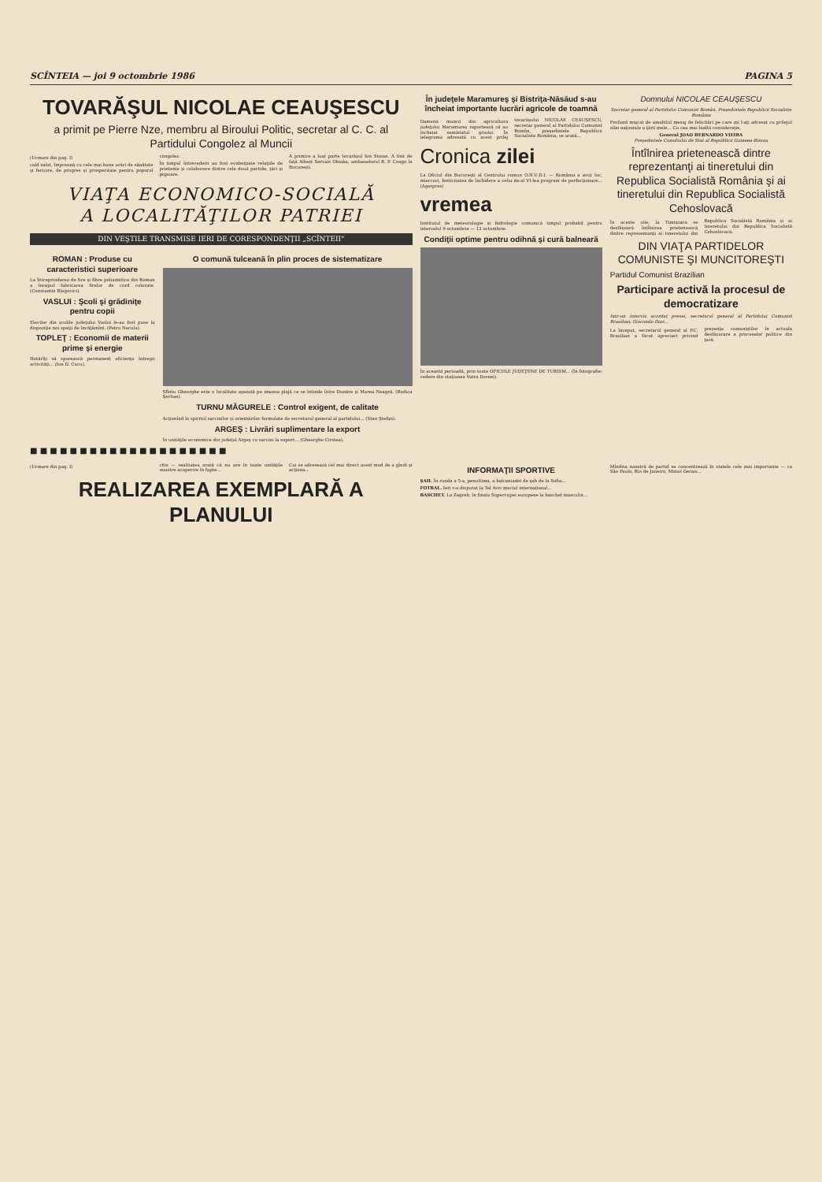SCÎNTEIA — joi 9 octombrie 1986 PAGINA 5
TOVARĂŞUL NICOLAE CEAUŞESCU
a primit pe Pierre Nze, membru al Biroului Politic, secretar al C. C. al Partidului Congolez al Muncii
(Urmare din pag. I)
cald salut, împreună cu cele mai bune urări de sănătate şi fericire, de progres şi prosperitate pentru poporul congolez.
În timpul întrevederii au fost evidenţiate relaţiile de prietenie şi colaborare dintre cele două partide, ţări şi popoare.
A primire a luat parte tovarăşul Ion Stoian. A fost de faţă Albert Servais Obiaka, ambasadorul R. P. Congo la Bucureşti.
VIAŢA ECONOMICO-SOCIALĂ
A LOCALITĂŢILOR PATRIEI
DIN VEŞTILE TRANSMISE IERI DE CORESPONDENŢII „SCÎNTEII"
ROMAN : Produse cu caracteristici superioare
La Întreprinderea de fire şi fibre poliamidice din Roman a început fabricarea firelor de cord colorate. (Constantin Blagovici).
VASLUI : Şcoli şi grădiniţe pentru copii
Elevilor din şcolile judeţului Vaslui le-au fost puse la dispoziţie noi spaţii de învăţămînt. (Petru Necula).
TOPLEŢ : Economii de materii prime şi energie
Hotărîţi să sporească permanent eficienţa întregii activităţi... (Ion D. Cucu).
O comună tulceană în plin proces de sistematizare
Sfîntu Gheorghe este o localitate aşezată pe imensa plajă ce se întinde între Dunăre şi Marea Neagră. (Rodica Şerban).
TURNU MĂGURELE : Control exigent, de calitate
Acţionînd în spiritul sarcinilor şi orientărilor formulate de secretarul general al partidului... (Stan Ştefan).
ARGEŞ : Livrări suplimentare la export
În unităţile economice din judeţul Argeş cu sarcini la export... (Gheorghe Cirstea).
În judeţele Maramureş şi Bistriţa-Năsăud s-au încheiat importante lucrări agricole de toamnă
Oamenii muncii din agricultura judeţului Maramureş raportează că au încheiat semănatul griului. În telegrama adresată cu acest prilej tovarăşului NICOLAE CEAUŞESCU, secretar general al Partidului Comunist Român, preşedintele Republicii Socialiste România, se arată...
Cronica zilei
La Oficiul din Bucureşti al Centrului comun O.N.U.D.I. — România a avut loc, miercuri, festivitatea de închidere a celui de-al VI-lea program de perfecţionare... (Agerpres)
vremea
Institutul de meteorologie şi hidrologie comunică timpul probabil pentru intervalul 9 octombrie — 12 octombrie.
Condiţii optime pentru odihnă şi cură balneară
În această perioadă, prin toate OFICIILE JUDEŢENE DE TURISM... (În fotografie: vedere din staţiunea Vatra Dornei).
Domnului NICOLAE CEAUŞESCU
Secretar general al Partidului Comunist Român, Preşedintele Republicii Socialiste România
Profund mişcat de amabilul mesaj de felicitări pe care mi l-aţi adresat cu prilejul zilei naţionale a ţării mele... Cu cea mai înaltă consideraţie,
General JOAO BERNARDO VIEIRA
Preşedintele Consiliului de Stat al Republicii Guineea-Bissau
Întîlnirea prietenească dintre reprezentanţi ai tineretului din Republica Socialistă România şi ai tineretului din Republica Socialistă Cehoslovacă
În aceste zile, la Timişoara se desfăşoară întîlnirea prietenească dintre reprezentanţi ai tineretului din Republica Socialistă România şi ai tineretului din Republica Socialistă Cehoslovacă.
DIN VIAŢA PARTIDELOR COMUNISTE ŞI MUNCITOREŞTI
Partidul Comunist Brazilian
Participare activă la procesul de democratizare
Intr-un interviu acordat presei, secretarul general al Partidului Comunist Brazilian, Giocondo Dias...
La început, secretarul general al P.C. Brazilian a făcut aprecieri privind prezenţa comuniştilor în actuala desfăşurare a proceselor politice din ţară.
■ ■ ■ ■ ■ ■ ■ ■ ■ ■ ■ ■ ■ ■ ■ ■ ■ ■ ■ ■
(Urmare din pag. I)
chis — realitatea arată că nu are în toate unităţile noastre acoperire în fapte...
Cui se adresează cel mai direct acest mod de a gîndi şi acţiona...
REALIZAREA EXEMPLARĂ A PLANULUI
INFORMAŢII SPORTIVE
ŞAH. În runda a 5-a, penultima, a balcaniadei de şah de la Sofia...
FOTBAL. Ieri s-a disputat la Tel Aviv meciul internaţional...
BASCHET. La Zagreb, în finala Supercupei europene la baschet masculin...
Mîndria noastră de partid se concentrează în statele cele mai importante — ca São Paulo, Rio de Janeiro, Minas Gerais...